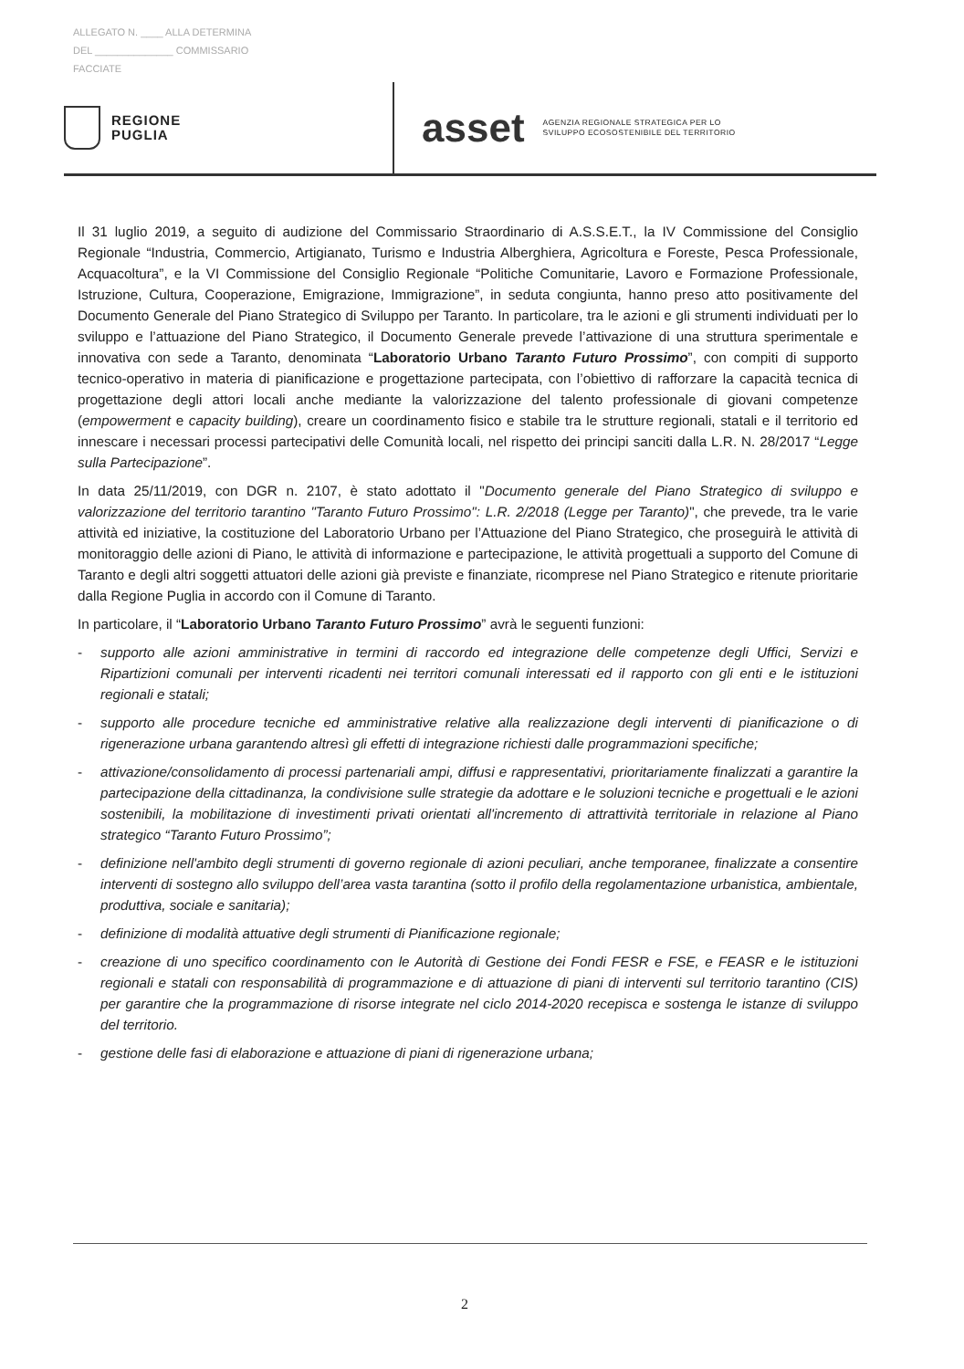ALLEGATO N. ____ ALLA DETERMINA
DEL ______________ COMMISSARIO
FACCIATE
REGIONE
PUGLIA
asset
AGENZIA REGIONALE STRATEGICA PER LO
SVILUPPO ECOSOSTENIBILE DEL TERRITORIO
Il 31 luglio 2019, a seguito di audizione del Commissario Straordinario di A.S.S.E.T., la IV Commissione del Consiglio Regionale “Industria, Commercio, Artigianato, Turismo e Industria Alberghiera, Agricoltura e Foreste, Pesca Professionale, Acquacoltura”, e la VI Commissione del Consiglio Regionale “Politiche Comunitarie, Lavoro e Formazione Professionale, Istruzione, Cultura, Cooperazione, Emigrazione, Immigrazione”, in seduta congiunta, hanno preso atto positivamente del Documento Generale del Piano Strategico di Sviluppo per Taranto. In particolare, tra le azioni e gli strumenti individuati per lo sviluppo e l’attuazione del Piano Strategico, il Documento Generale prevede l’attivazione di una struttura sperimentale e innovativa con sede a Taranto, denominata “Laboratorio Urbano Taranto Futuro Prossimo”, con compiti di supporto tecnico-operativo in materia di pianificazione e progettazione partecipata, con l’obiettivo di rafforzare la capacità tecnica di progettazione degli attori locali anche mediante la valorizzazione del talento professionale di giovani competenze (empowerment e capacity building), creare un coordinamento fisico e stabile tra le strutture regionali, statali e il territorio ed innescare i necessari processi partecipativi delle Comunità locali, nel rispetto dei principi sanciti dalla L.R. N. 28/2017 “Legge sulla Partecipazione”.
In data 25/11/2019, con DGR n. 2107, è stato adottato il "Documento generale del Piano Strategico di sviluppo e valorizzazione del territorio tarantino "Taranto Futuro Prossimo": L.R. 2/2018 (Legge per Taranto)", che prevede, tra le varie attività ed iniziative, la costituzione del Laboratorio Urbano per l’Attuazione del Piano Strategico, che proseguirà le attività di monitoraggio delle azioni di Piano, le attività di informazione e partecipazione, le attività progettuali a supporto del Comune di Taranto e degli altri soggetti attuatori delle azioni già previste e finanziate, ricomprese nel Piano Strategico e ritenute prioritarie dalla Regione Puglia in accordo con il Comune di Taranto.
In particolare, il “Laboratorio Urbano Taranto Futuro Prossimo” avrà le seguenti funzioni:
- supporto alle azioni amministrative in termini di raccordo ed integrazione delle competenze degli Uffici, Servizi e Ripartizioni comunali per interventi ricadenti nei territori comunali interessati ed il rapporto con gli enti e le istituzioni regionali e statali;
- supporto alle procedure tecniche ed amministrative relative alla realizzazione degli interventi di pianificazione o di rigenerazione urbana garantendo altresì gli effetti di integrazione richiesti dalle programmazioni specifiche;
- attivazione/consolidamento di processi partenariali ampi, diffusi e rappresentativi, prioritariamente finalizzati a garantire la partecipazione della cittadinanza, la condivisione sulle strategie da adottare e le soluzioni tecniche e progettuali e le azioni sostenibili, la mobilitazione di investimenti privati orientati all'incremento di attrattività territoriale in relazione al Piano strategico “Taranto Futuro Prossimo”;
- definizione nell'ambito degli strumenti di governo regionale di azioni peculiari, anche temporanee, finalizzate a consentire interventi di sostegno allo sviluppo dell’area vasta tarantina (sotto il profilo della regolamentazione urbanistica, ambientale, produttiva, sociale e sanitaria);
- definizione di modalità attuative degli strumenti di Pianificazione regionale;
- creazione di uno specifico coordinamento con le Autorità di Gestione dei Fondi FESR e FSE, e FEASR e le istituzioni regionali e statali con responsabilità di programmazione e di attuazione di piani di interventi sul territorio tarantino (CIS) per garantire che la programmazione di risorse integrate nel ciclo 2014-2020 recepisca e sostenga le istanze di sviluppo del territorio.
- gestione delle fasi di elaborazione e attuazione di piani di rigenerazione urbana;
2